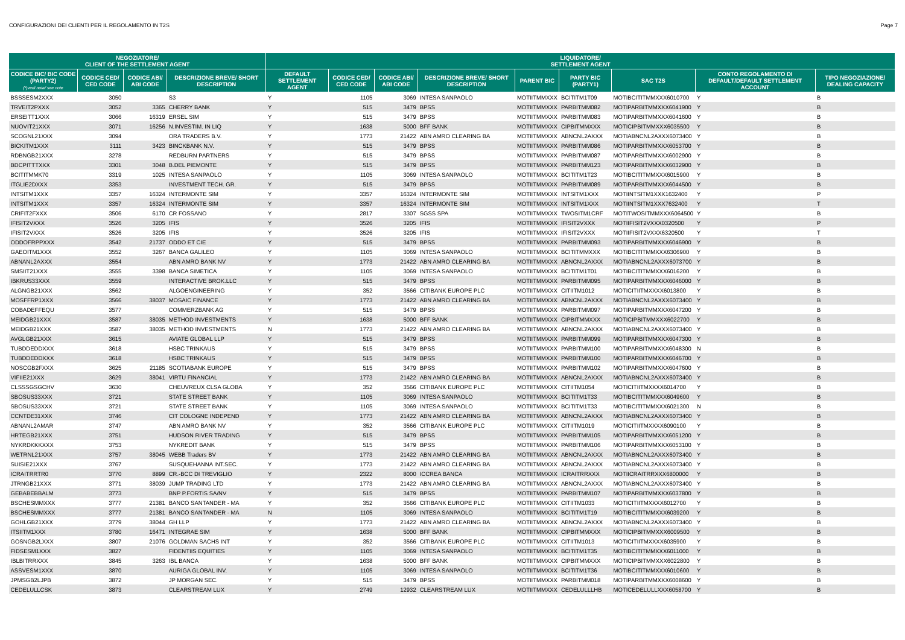CONFIGURAZIONI DEI CLIENTI PER IL REGOLAMENTO IN T2S Page 7
| NEGOZIATORE/ CLIENT OF THE SETTLEMENT AGENT | | | | LIQUIDATORE/ SETTLEMENT AGENT | | | | | | | | |
| --- | --- | --- | --- | --- | --- | --- | --- | --- | --- | --- | --- | --- |
| CODICE BIC/ BIC CODE (PARTY2) (*)vedi nota/ see note | CODICE CED/ CED CODE | CODICE ABI/ ABI CODE | DESCRIZIONE BREVE/ SHORT DESCRIPTION | DEFAULT SETTLEMENT AGENT | CODICE CED/ CED CODE | CODICE ABI/ ABI CODE | DESCRIZIONE BREVE/ SHORT DESCRIPTION | PARENT BIC | PARTY BIC (PARTY1) | SAC T2S | CONTO REGOLAMENTO DI DEFAULT/DEFAULT SETTLEMENT ACCOUNT | TIPO NEGOZIAZIONE/ DEALING CAPACITY |
| BSSSESM2XXX | 3050 | | S3 | Y | 1105 | 3069 | INTESA SANPAOLO | MOTIITMMXXX | BCITITM1T09 | MOTIBCITITMMXXX6010700 | Y | B |
| TRVEIT2PXXX | 3052 | 3365 | CHERRY BANK | Y | 515 | 3479 | BPSS | MOTIITMMXXX | PARBITMM082 | MOTIPARBITMMXXX6041900 | Y | B |
| ERSEITT1XXX | 3066 | 16319 | ERSEL SIM | Y | 515 | 3479 | BPSS | MOTIITMMXXX | PARBITMM083 | MOTIPARBITMMXXX6041600 | Y | B |
| NUOVIT21XXX | 3071 | 16256 | N.INVESTIM. IN LIQ | Y | 1638 | 5000 | BFF BANK | MOTIITMMXXX | CIPBITMMXXX | MOTICIPBITMMXXX6035500 | Y | B |
| SCOGNL21XXX | 3094 | | ORA TRADERS B.V. | Y | 1773 | 21422 | ABN AMRO CLEARING BA | MOTIITMMXXX | ABNCNL2AXXX | MOTIABNCNL2AXXX6073400 | Y | B |
| BICKITM1XXX | 3111 | 3423 | BINCKBANK N.V. | Y | 515 | 3479 | BPSS | MOTIITMMXXX | PARBITMM086 | MOTIPARBITMMXXX6053700 | Y | B |
| RDBNGB21XXX | 3278 | | REDBURN PARTNERS | Y | 515 | 3479 | BPSS | MOTIITMMXXX | PARBITMM087 | MOTIPARBITMMXXX6002900 | Y | B |
| BDCPITTTXXX | 3301 | 3048 | B.DEL PIEMONTE | Y | 515 | 3479 | BPSS | MOTIITMMXXX | PARBITMM123 | MOTIPARBITMMXXX6032900 | Y | B |
| BCITITMMK70 | 3319 | 1025 | INTESA SANPAOLO | Y | 1105 | 3069 | INTESA SANPAOLO | MOTIITMMXXX | BCITITM1T23 | MOTIBCITITMMXXX6015900 | Y | B |
| ITGLIE2DXXX | 3353 | | INVESTMENT TECH. GR. | Y | 515 | 3479 | BPSS | MOTIITMMXXX | PARBITMM089 | MOTIPARBITMMXXX6044500 | Y | B |
| INTSITM1XXX | 3357 | 16324 | INTERMONTE SIM | Y | 3357 | 16324 | INTERMONTE SIM | MOTIITMMXXX | INTSITM1XXX | MOTIINTSITM1XXX1632400 | Y | P |
| INTSITM1XXX | 3357 | 16324 | INTERMONTE SIM | Y | 3357 | 16324 | INTERMONTE SIM | MOTIITMMXXX | INTSITM1XXX | MOTIINTSITM1XXX7632400 | Y | T |
| CRIFIT2FXXX | 3506 | 6170 | CR FOSSANO | Y | 2817 | 3307 | SGSS SPA | MOTIITMMXXX | TWOSITM1CRF | MOTITWOSITMMXXX6064500 | Y | B |
| IFISIT2VXXX | 3526 | 3205 | IFIS | Y | 3526 | 3205 | IFIS | MOTIITMMXXX | IFISIT2VXXX | MOTIIFISIT2VXXX0320500 | Y | P |
| IFISIT2VXXX | 3526 | 3205 | IFIS | Y | 3526 | 3205 | IFIS | MOTIITMMXXX | IFISIT2VXXX | MOTIIFISIT2VXXX6320500 | Y | T |
| ODDOFRPPXXX | 3542 | 21737 | ODDO ET CIE | Y | 515 | 3479 | BPSS | MOTIITMMXXX | PARBITMM093 | MOTIPARBITMMXXX6046900 | Y | B |
| GAEOITM1XXX | 3552 | 3267 | BANCA GALILEO | Y | 1105 | 3069 | INTESA SANPAOLO | MOTIITMMXXX | BCITITMMXXX | MOTIBCITITMMXXX6306900 | Y | B |
| ABNANL2AXXX | 3554 | | ABN AMRO BANK NV | Y | 1773 | 21422 | ABN AMRO CLEARING BA | MOTIITMMXXX | ABNCNL2AXXX | MOTIABNCNL2AXXX6073700 | Y | B |
| SMSIIT21XXX | 3555 | 3398 | BANCA SIMETICA | Y | 1105 | 3069 | INTESA SANPAOLO | MOTIITMMXXX | BCITITM1T01 | MOTIBCITITMMXXX6016200 | Y | B |
| IBKRUS33XXX | 3559 | | INTERACTIVE BROK.LLC | Y | 515 | 3479 | BPSS | MOTIITMMXXX | PARBITMM095 | MOTIPARBITMMXXX6046000 | Y | B |
| ALGNGB21XXX | 3562 | | ALGOENGINEERING | Y | 352 | 3566 | CITIBANK EUROPE PLC | MOTIITMMXXX | CITIITM1012 | MOTICITIITMXXXX6013800 | Y | B |
| MOSFFRP1XXX | 3566 | 38037 | MOSAIC FINANCE | Y | 1773 | 21422 | ABN AMRO CLEARING BA | MOTIITMMXXX | ABNCNL2AXXX | MOTIABNCNL2AXXX6073400 | Y | B |
| COBADEFFEQU | 3577 | | COMMERZBANK AG | Y | 515 | 3479 | BPSS | MOTIITMMXXX | PARBITMM097 | MOTIPARBITMMXXX6047200 | Y | B |
| MEIDGB21XXX | 3587 | 38035 | METHOD INVESTMENTS | Y | 1638 | 5000 | BFF BANK | MOTIITMMXXX | CIPBITMMXXX | MOTICIPBITMMXXX6022700 | Y | B |
| MEIDGB21XXX | 3587 | 38035 | METHOD INVESTMENTS | N | 1773 | 21422 | ABN AMRO CLEARING BA | MOTIITMMXXX | ABNCNL2AXXX | MOTIABNCNL2AXXX6073400 | Y | B |
| AVGLGB21XXX | 3615 | | AVIATE GLOBAL LLP | Y | 515 | 3479 | BPSS | MOTIITMMXXX | PARBITMM099 | MOTIPARBITMMXXX6047300 | Y | B |
| TUBDDEDDXXX | 3618 | | HSBC TRINKAUS | Y | 515 | 3479 | BPSS | MOTIITMMXXX | PARBITMM100 | MOTIPARBITMMXXX6048300 | N | B |
| TUBDDEDDXXX | 3618 | | HSBC TRINKAUS | Y | 515 | 3479 | BPSS | MOTIITMMXXX | PARBITMM100 | MOTIPARBITMMXXX6046700 | Y | B |
| NOSCGB2FXXX | 3625 | 21185 | SCOTIABANK EUROPE | Y | 515 | 3479 | BPSS | MOTIITMMXXX | PARBITMM102 | MOTIPARBITMMXXX6047600 | Y | B |
| VIFIIE21XXX | 3629 | 38041 | VIRTU FINANCIAL | Y | 1773 | 21422 | ABN AMRO CLEARING BA | MOTIITMMXXX | ABNCNL2AXXX | MOTIABNCNL2AXXX6073400 | Y | B |
| CLSSSGSGCHV | 3630 | | CHEUVREUX CLSA GLOBA | Y | 352 | 3566 | CITIBANK EUROPE PLC | MOTIITMMXXX | CITIITM1054 | MOTICITIITMXXXX6014700 | Y | B |
| SBOSUS33XXX | 3721 | | STATE STREET BANK | Y | 1105 | 3069 | INTESA SANPAOLO | MOTIITMMXXX | BCITITM1T33 | MOTIBCITITMMXXX6049600 | Y | B |
| SBOSUS33XXX | 3721 | | STATE STREET BANK | Y | 1105 | 3069 | INTESA SANPAOLO | MOTIITMMXXX | BCITITM1T33 | MOTIBCITITMMXXX6021300 | N | B |
| CCNTDE31XXX | 3746 | | CIT COLOGNE INDEPEND | Y | 1773 | 21422 | ABN AMRO CLEARING BA | MOTIITMMXXX | ABNCNL2AXXX | MOTIABNCNL2AXXX6073400 | Y | B |
| ABNANL2AMAR | 3747 | | ABN AMRO BANK NV | Y | 352 | 3566 | CITIBANK EUROPE PLC | MOTIITMMXXX | CITIITM1019 | MOTICITIITMXXXX6090100 | Y | B |
| HRTEGB21XXX | 3751 | | HUDSON RIVER TRADING | Y | 515 | 3479 | BPSS | MOTIITMMXXX | PARBITMM105 | MOTIPARBITMMXXX6051200 | Y | B |
| NYKRDKKKXXX | 3753 | | NYKREDIT BANK | Y | 515 | 3479 | BPSS | MOTIITMMXXX | PARBITMM106 | MOTIPARBITMMXXX6053100 | Y | B |
| WETRNL21XXX | 3757 | 38045 | WEBB Traders BV | Y | 1773 | 21422 | ABN AMRO CLEARING BA | MOTIITMMXXX | ABNCNL2AXXX | MOTIABNCNL2AXXX6073400 | Y | B |
| SUISIE21XXX | 3767 | | SUSQUEHANNA INT.SEC. | Y | 1773 | 21422 | ABN AMRO CLEARING BA | MOTIITMMXXX | ABNCNL2AXXX | MOTIABNCNL2AXXX6073400 | Y | B |
| ICRAITRRTR0 | 3770 | 8899 | CR.-BCC DI TREVIGLIO | Y | 2322 | 8000 | ICCREA BANCA | MOTIITMMXXX | ICRAITRRXXX | MOTIICRAITRRXXX6800000 | Y | B |
| JTRNGB21XXX | 3771 | 38039 | JUMP TRADING LTD | Y | 1773 | 21422 | ABN AMRO CLEARING BA | MOTIITMMXXX | ABNCNL2AXXX | MOTIABNCNL2AXXX6073400 | Y | B |
| GEBABEBBALM | 3773 | | BNP P.FORTIS SA/NV | Y | 515 | 3479 | BPSS | MOTIITMMXXX | PARBITMM107 | MOTIPARBITMMXXX6037800 | Y | B |
| BSCHESMMXXX | 3777 | 21381 | BANCO SANTANDER - MA | Y | 352 | 3566 | CITIBANK EUROPE PLC | MOTIITMMXXX | CITIITM1033 | MOTICITIITMXXXX6012700 | Y | B |
| BSCHESMMXXX | 3777 | 21381 | BANCO SANTANDER - MA | N | 1105 | 3069 | INTESA SANPAOLO | MOTIITMMXXX | BCITITM1T19 | MOTIBCITITMMXXX6039200 | Y | B |
| GOHLGB21XXX | 3779 | 38044 | GH LLP | Y | 1773 | 21422 | ABN AMRO CLEARING BA | MOTIITMMXXX | ABNCNL2AXXX | MOTIABNCNL2AXXX6073400 | Y | B |
| ITSIITM1XXX | 3780 | 16471 | INTEGRAE SIM | Y | 1638 | 5000 | BFF BANK | MOTIITMMXXX | CIPBITMMXXX | MOTICIPBITMMXXX6009500 | Y | B |
| GOSNGB2LXXX | 3807 | 21076 | GOLDMAN SACHS INT | Y | 352 | 3566 | CITIBANK EUROPE PLC | MOTIITMMXXX | CITIITM1013 | MOTICITIITMXXXX6035900 | Y | B |
| FIDSESM1XXX | 3827 | | FIDENTIIS EQUITIES | Y | 1105 | 3069 | INTESA SANPAOLO | MOTIITMMXXX | BCITITM1T35 | MOTIBCITITMMXXX6011000 | Y | B |
| IBLBITRRXXX | 3845 | 3263 | IBL BANCA | Y | 1638 | 5000 | BFF BANK | MOTIITMMXXX | CIPBITMMXXX | MOTICIPBITMMXXX6022800 | Y | B |
| ASSVESM1XXX | 3870 | | AURIGA GLOBAL INV. | Y | 1105 | 3069 | INTESA SANPAOLO | MOTIITMMXXX | BCITITM1T36 | MOTIBCITITMMXXX6010600 | Y | B |
| JPMSGB2LJPB | 3872 | | JP MORGAN SEC. | Y | 515 | 3479 | BPSS | MOTIITMMXXX | PARBITMM018 | MOTIPARBITMMXXX6008600 | Y | B |
| CEDELULLCSK | 3873 | | CLEARSTREAM LUX | Y | 2749 | 12932 | CLEARSTREAM LUX | MOTIITMMXXX | CEDELULLLHB | MOTICEDELULLXXX6058700 | Y | B |